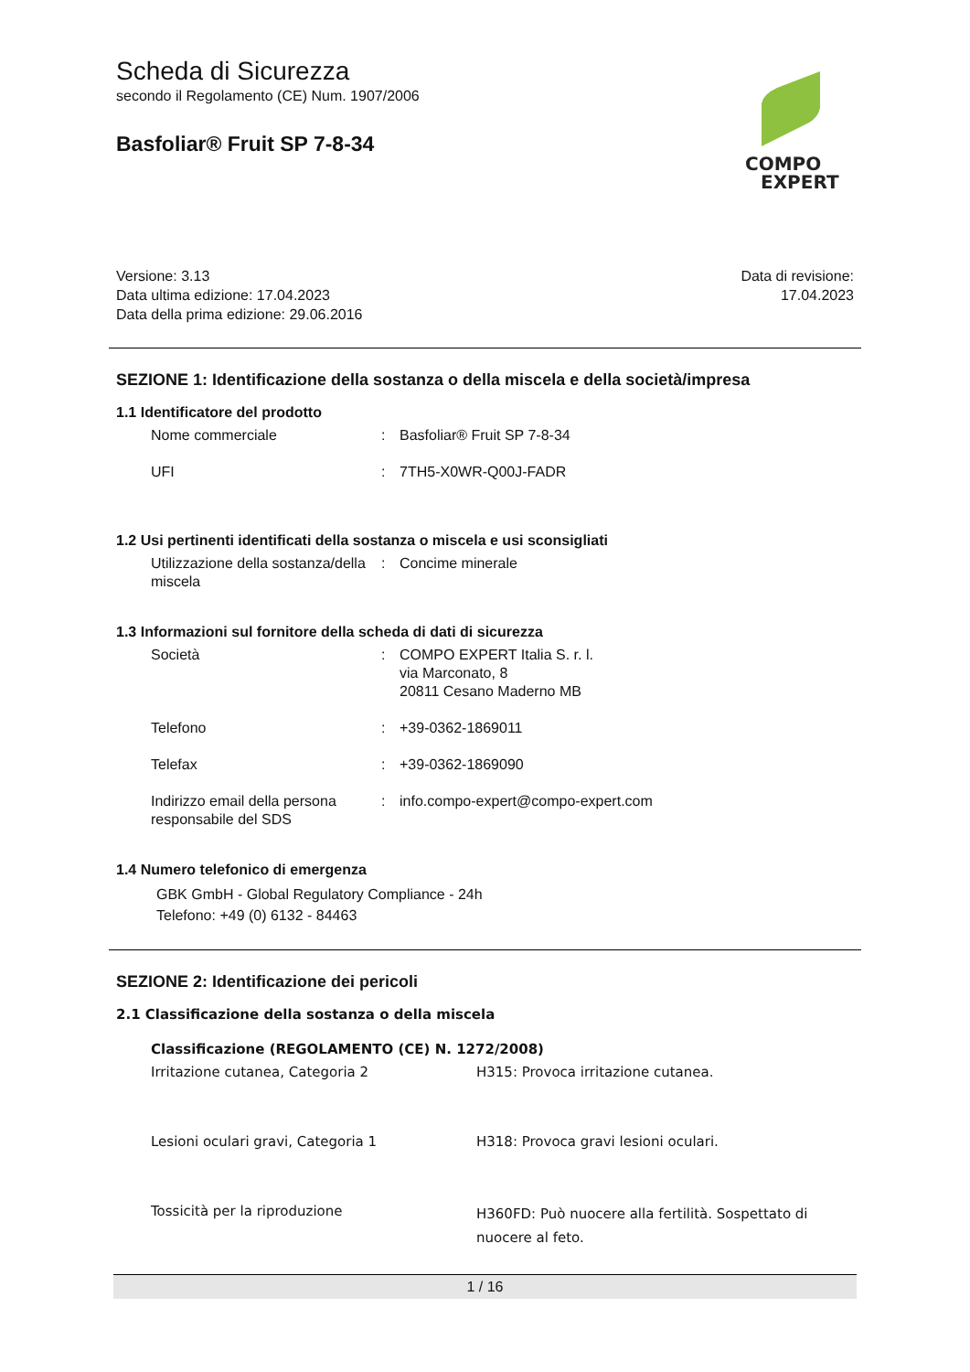COMPO
EXPERT
Scheda di Sicurezza
secondo il Regolamento (CE) Num. 1907/2006
Basfoliar® Fruit SP 7-8-34
Versione: 3.13
Data ultima edizione: 17.04.2023
Data della prima edizione: 29.06.2016
Data di revisione:
17.04.2023
SEZIONE 1: Identificazione della sostanza o della miscela e della società/impresa
1.1 Identificatore del prodotto
| Nome commerciale | : | Basfoliar® Fruit SP 7-8-34 |
| UFI | : | 7TH5-X0WR-Q00J-FADR |
1.2 Usi pertinenti identificati della sostanza o miscela e usi sconsigliati
| Utilizzazione della sostanza/della miscela | : | Concime minerale |
1.3 Informazioni sul fornitore della scheda di dati di sicurezza
| Società | : | COMPO EXPERT Italia S. r. l. via Marconato, 8 20811 Cesano Maderno MB |
| Telefono | : | +39-0362-1869011 |
| Telefax | : | +39-0362-1869090 |
| Indirizzo email della persona responsabile del SDS | : | info.compo-expert@compo-expert.com |
1.4 Numero telefonico di emergenza
GBK GmbH - Global Regulatory Compliance - 24h
Telefono: +49 (0) 6132 - 84463
SEZIONE 2: Identificazione dei pericoli
2.1 Classificazione della sostanza o della miscela
Classificazione (REGOLAMENTO (CE) N. 1272/2008)
| Irritazione cutanea, Categoria 2 | H315: Provoca irritazione cutanea. |
| Lesioni oculari gravi, Categoria 1 | H318: Provoca gravi lesioni oculari. |
| Tossicità per la riproduzione | H360FD: Può nuocere alla fertilità. Sospettato di nuocere al feto. |
1 / 16